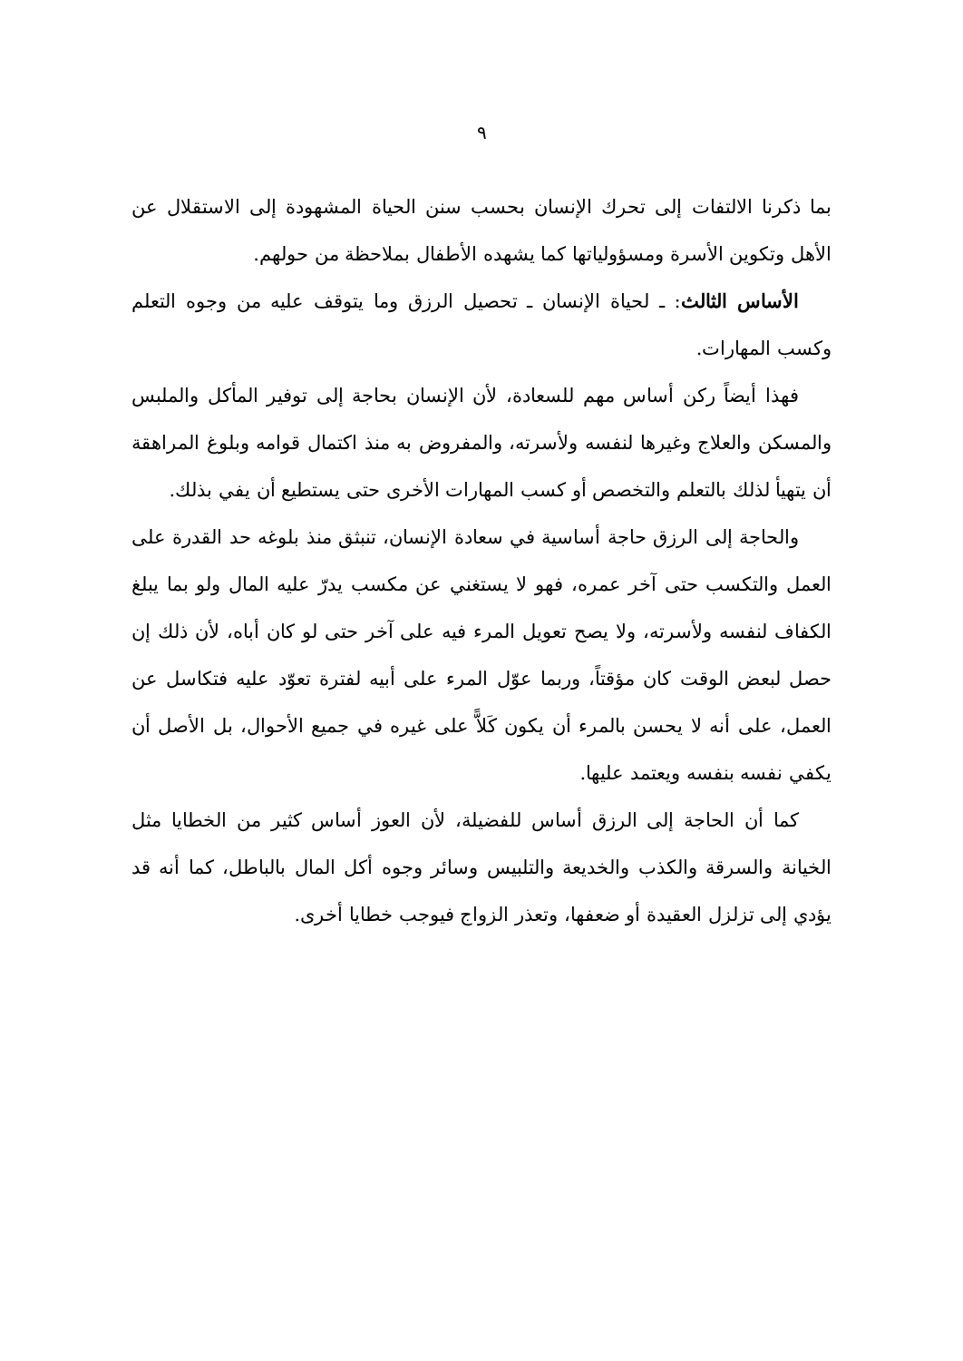٩
بما ذكرنا الالتفات إلى تحرك الإنسان بحسب سنن الحياة المشهودة إلى الاستقلال عن الأهل وتكوين الأسرة ومسؤولياتها كما يشهده الأطفال بملاحظة من حولهم.
الأساس الثالث: ـ لحياة الإنسان ـ تحصيل الرزق وما يتوقف عليه من وجوه التعلم وكسب المهارات.
فهذا أيضاً ركن أساس مهم للسعادة، لأن الإنسان بحاجة إلى توفير المأكل والملبس والمسكن والعلاج وغيرها لنفسه ولأسرته، والمفروض به منذ اكتمال قوامه وبلوغ المراهقة أن يتهيأ لذلك بالتعلم والتخصص أو كسب المهارات الأخرى حتى يستطيع أن يفي بذلك.
والحاجة إلى الرزق حاجة أساسية في سعادة الإنسان، تنبثق منذ بلوغه حد القدرة على العمل والتكسب حتى آخر عمره، فهو لا يستغني عن مكسب يدرّ عليه المال ولو بما يبلغ الكفاف لنفسه ولأسرته، ولا يصح تعويل المرء فيه على آخر حتى لو كان أباه، لأن ذلك إن حصل لبعض الوقت كان مؤقتاً، وربما عوّل المرء على أبيه لفترة تعوّد عليه فتكاسل عن العمل، على أنه لا يحسن بالمرء أن يكون كَلاًّ على غيره في جميع الأحوال، بل الأصل أن يكفي نفسه بنفسه ويعتمد عليها.
كما أن الحاجة إلى الرزق أساس للفضيلة، لأن العوز أساس كثير من الخطايا مثل الخيانة والسرقة والكذب والخديعة والتلبيس وسائر وجوه أكل المال بالباطل، كما أنه قد يؤدي إلى تزلزل العقيدة أو ضعفها، وتعذر الزواج فيوجب خطايا أخرى.